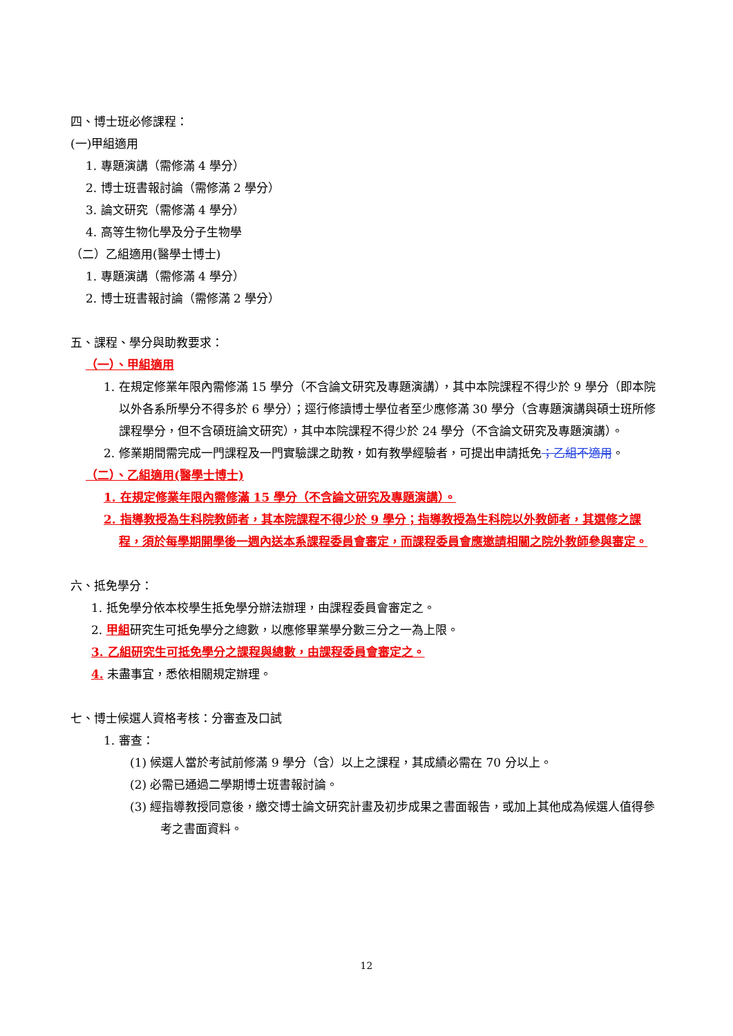四、博士班必修課程：
(一)甲組適用
1. 專題演講（需修滿 4 學分）
2. 博士班書報討論（需修滿 2 學分）
3. 論文研究（需修滿 4 學分）
4. 高等生物化學及分子生物學
（二）乙組適用(醫學士博士)
1. 專題演講（需修滿 4 學分）
2. 博士班書報討論（需修滿 2 學分）
五、課程、學分與助教要求：
（一）、甲組適用
1. 在規定修業年限內需修滿 15 學分（不含論文研究及專題演講），其中本院課程不得少於 9 學分（即本院以外各系所學分不得多於 6 學分）；逕行修讀博士學位者至少應修滿 30 學分（含專題演講與碩士班所修課程學分，但不含碩班論文研究），其中本院課程不得少於 24 學分（不含論文研究及專題演講）。
2. 修業期間需完成一門課程及一門實驗課之助教，如有教學經驗者，可提出申請抵免；乙組不適用。
（二）、乙組適用(醫學士博士)
1. 在規定修業年限內需修滿 15 學分（不含論文研究及專題演講）。
2. 指導教授為生科院教師者，其本院課程不得少於 9 學分；指導教授為生科院以外教師者，其選修之課程，須於每學期開學後一週內送本系課程委員會審定，而課程委員會應邀請相關之院外教師參與審定。
六、抵免學分：
1. 抵免學分依本校學生抵免學分辦法辦理，由課程委員會審定之。
2. 甲組研究生可抵免學分之總數，以應修畢業學分數三分之一為上限。
3. 乙組研究生可抵免學分之課程與總數，由課程委員會審定之。
4. 未盡事宜，悉依相關規定辦理。
七、博士候選人資格考核：分審查及口試
1. 審查：
(1) 候選人當於考試前修滿 9 學分（含）以上之課程，其成績必需在 70 分以上。
(2) 必需已通過二學期博士班書報討論。
(3) 經指導教授同意後，繳交博士論文研究計畫及初步成果之書面報告，或加上其他成為候選人值得參考之書面資料。
12